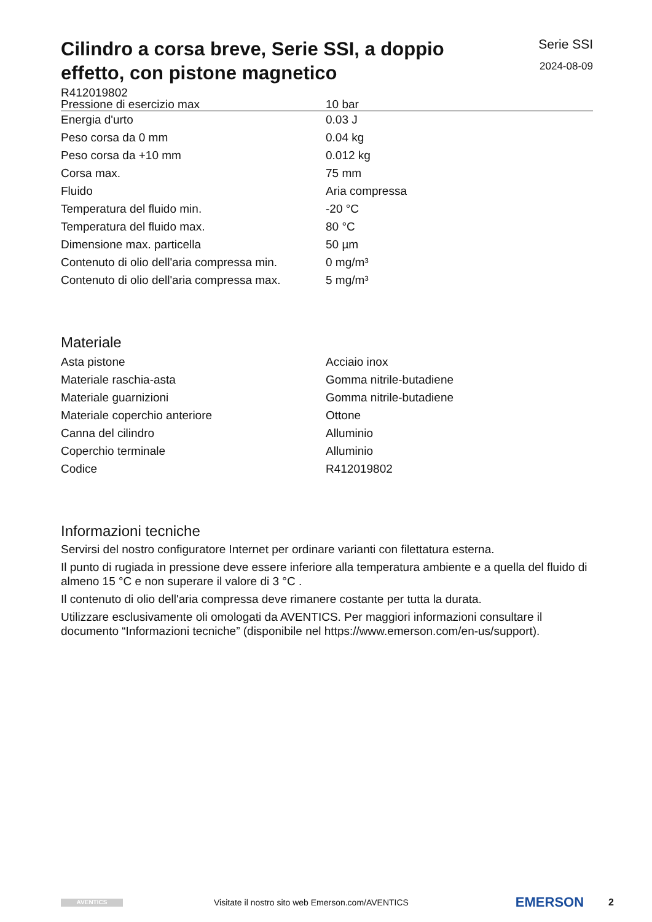Cilindro a corsa breve, Serie SSI, a doppio effetto, con pistone magnetico
Serie SSI
2024-08-09
R412019802
| Pressione di esercizio max | 10 bar |
| Energia d'urto | 0.03 J |
| Peso corsa da 0 mm | 0.04 kg |
| Peso corsa da +10 mm | 0.012 kg |
| Corsa max. | 75 mm |
| Fluido | Aria compressa |
| Temperatura del fluido min. | -20 °C |
| Temperatura del fluido max. | 80 °C |
| Dimensione max. particella | 50 µm |
| Contenuto di olio dell'aria compressa min. | 0 mg/m³ |
| Contenuto di olio dell'aria compressa max. | 5 mg/m³ |
Materiale
| Asta pistone | Acciaio inox |
| Materiale raschia-asta | Gomma nitrile-butadiene |
| Materiale guarnizioni | Gomma nitrile-butadiene |
| Materiale coperchio anteriore | Ottone |
| Canna del cilindro | Alluminio |
| Coperchio terminale | Alluminio |
| Codice | R412019802 |
Informazioni tecniche
Servirsi del nostro configuratore Internet per ordinare varianti con filettatura esterna.
Il punto di rugiada in pressione deve essere inferiore alla temperatura ambiente e a quella del fluido di almeno 15 °C e non superare il valore di 3 °C .
Il contenuto di olio dell'aria compressa deve rimanere costante per tutta la durata.
Utilizzare esclusivamente oli omologati da AVENTICS. Per maggiori informazioni consultare il documento “Informazioni tecniche” (disponibile nel https://www.emerson.com/en-us/support).
AVENTICS
Visitate il nostro sito web Emerson.com/AVENTICS
EMERSON
2